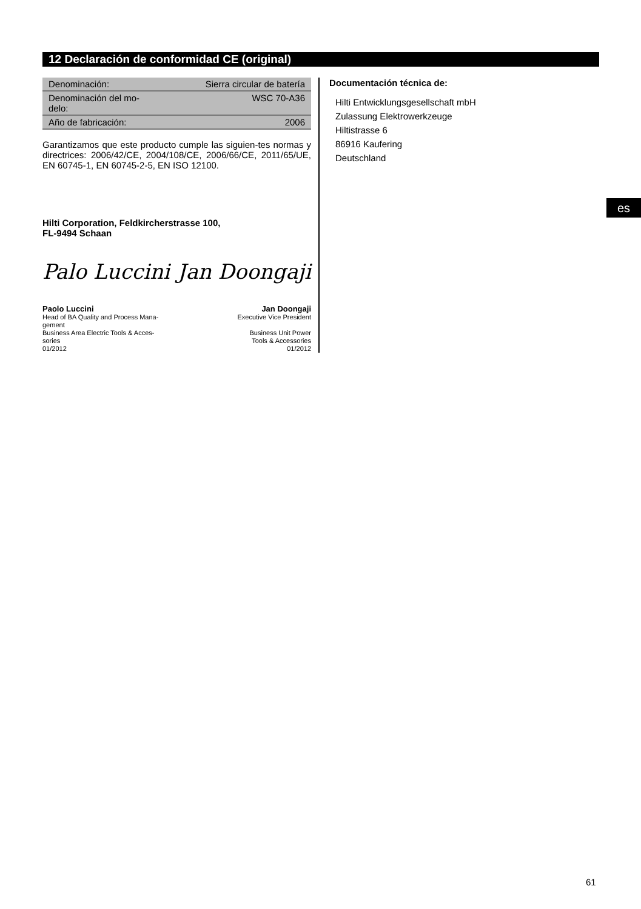12 Declaración de conformidad CE (original)
| Denominación: | Sierra circular de batería |
| Denominación del mo- delo: | WSC 70-A36 |
| Año de fabricación: | 2006 |
Garantizamos que este producto cumple las siguien-tes normas y directrices: 2006/42/CE, 2004/108/CE, 2006/66/CE, 2011/65/UE, EN 60745-1, EN 60745-2-5, EN ISO 12100.
Hilti Corporation, Feldkircherstrasse 100,
FL-9494 Schaan
Palo Luccini Jan Doongaji
Paolo Luccini
Head of BA Quality and Process Mana-
gement
Business Area Electric Tools & Acces-
sories
01/2012
Jan Doongaji
Executive Vice President
Business Unit Power
Tools & Accessories
01/2012
Documentación técnica de:
Hilti Entwicklungsgesellschaft mbH
Zulassung Elektrowerkzeuge
Hiltistrasse 6
86916 Kaufering
Deutschland
es
61